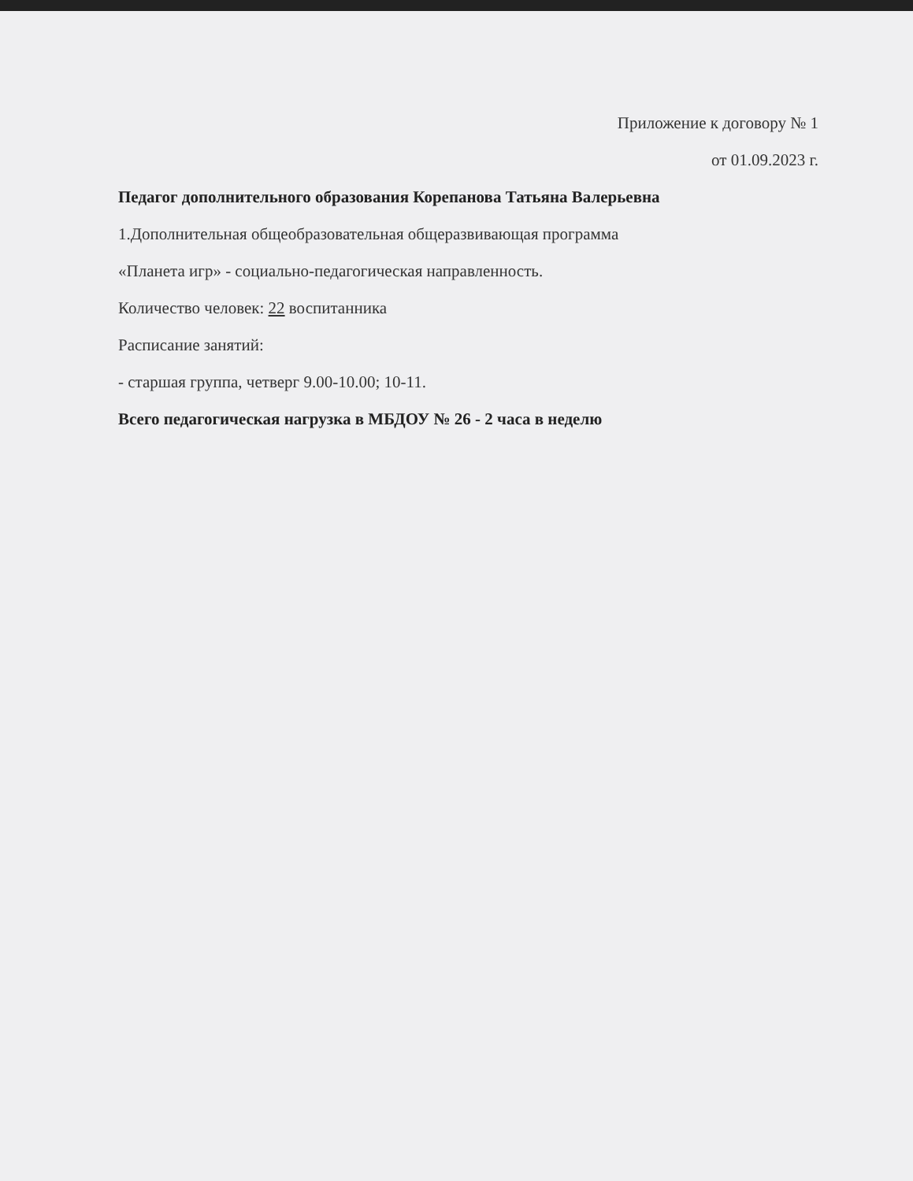Приложение к договору № 1
от 01.09.2023 г.
Педагог дополнительного образования Корепанова Татьяна Валерьевна
1.Дополнительная общеобразовательная общеразвивающая программа
«Планета игр» - социально-педагогическая направленность.
Количество человек: 22 воспитанника
Расписание занятий:
- старшая группа, четверг 9.00-10.00; 10-11.
Всего педагогическая нагрузка в МБДОУ № 26 - 2 часа в неделю